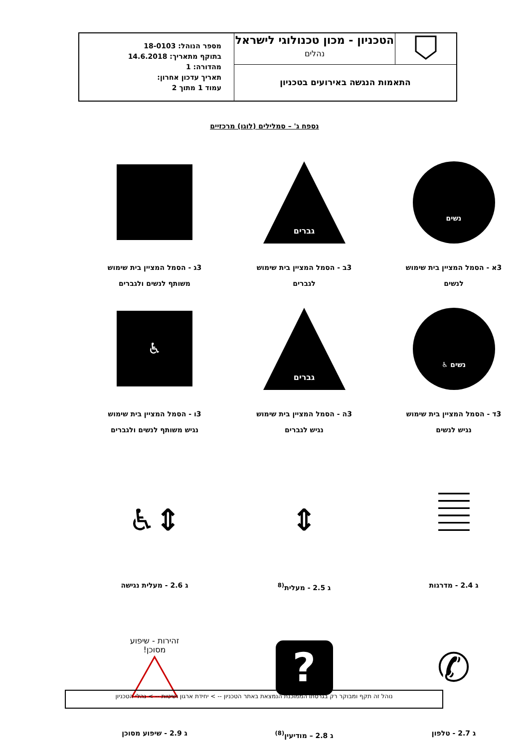| | הטכניון - מכון טכנולוגי לישראל נהלים | מספר הנוהל: 18-0103 בתוקף מתאריך: 14.6.2018 מהדורה: 1 תאריך עדכון אחרון: עמוד 1 מתוך 2 |
| התאמות הנגשה באירועים בטכניון | | |
נספח ג' – סמלילים (לוגו) מרכזיים
נשים
3א - הסמל המציין בית שימוש
לנשים
גברים
3ב - הסמל המציין בית שימוש
לגברים
3ג - הסמל המציין בית שימוש
משותף לנשים ולגברים
נשים ♿
3ד - הסמל המציין בית שימוש
נגיש לנשים
גברים
3ה - הסמל המציין בית שימוש
נגיש לגברים
♿
3ו - הסמל המציין בית שימוש
נגיש משותף לנשים ולגברים
𝄛
ג 2.4 - מדרגות
⇕
ג 2.5 - מעלית<sup>(8</sup>
⇕♿
ג 2.6 - מעלית נגישה
✆
ג 2.7 - טלפון
?
ג 2.8 – מודיעין<sup>(8)</sup>
זהירות - שיפוע
מסוכן!
ג 2.9 - שיפוע מסוכן
נוהל זה תקף ומבוקר רק בגרסתו הממוכנת הנמצאת באתר הטכניון -- > יחידת ארגון ושיטות -- > נהלי הטכניון